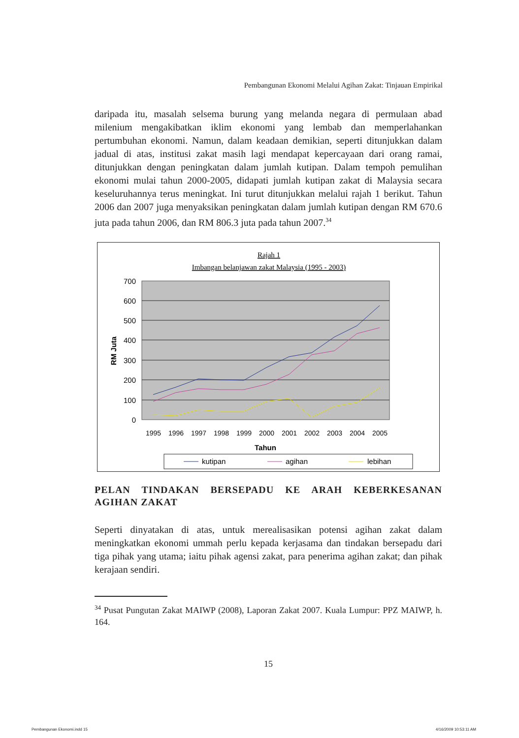Pembangunan Ekonomi Melalui Agihan Zakat: Tinjauan Empirikal
daripada itu, masalah selsema burung yang melanda negara di permulaan abad milenium mengakibatkan iklim ekonomi yang lembab dan memperlahankan pertumbuhan ekonomi. Namun, dalam keadaan demikian, seperti ditunjukkan dalam jadual di atas, institusi zakat masih lagi mendapat kepercayaan dari orang ramai, ditunjukkan dengan peningkatan dalam jumlah kutipan. Dalam tempoh pemulihan ekonomi mulai tahun 2000-2005, didapati jumlah kutipan zakat di Malaysia secara keseluruhannya terus meningkat. Ini turut ditunjukkan melalui rajah 1 berikut. Tahun 2006 dan 2007 juga menyaksikan peningkatan dalam jumlah kutipan dengan RM 670.6 juta pada tahun 2006, dan RM 806.3 juta pada tahun 2007.<sup>34</sup>
Rajah 1
Imbangan belanjawan zakat Malaysia (1995 - 2003)
700
600
500
400
300
200
100
0
RM Juta
1995
1996
1997
1998
1999
2000
2001
2002
2003
2004
2005
Tahun
kutipan
agihan
lebihan
PELAN TINDAKAN BERSEPADU KE ARAH KEBERKESANAN AGIHAN ZAKAT
Seperti dinyatakan di atas, untuk merealisasikan potensi agihan zakat dalam meningkatkan ekonomi ummah perlu kepada kerjasama dan tindakan bersepadu dari tiga pihak yang utama; iaitu pihak agensi zakat, para penerima agihan zakat; dan pihak kerajaan sendiri.
<sup>34</sup> Pusat Pungutan Zakat MAIWP (2008), Laporan Zakat 2007. Kuala Lumpur: PPZ MAIWP, h. 164.
15
Pembangunan Ekonomi.indd 15 4/16/2009 10:53:11 AM